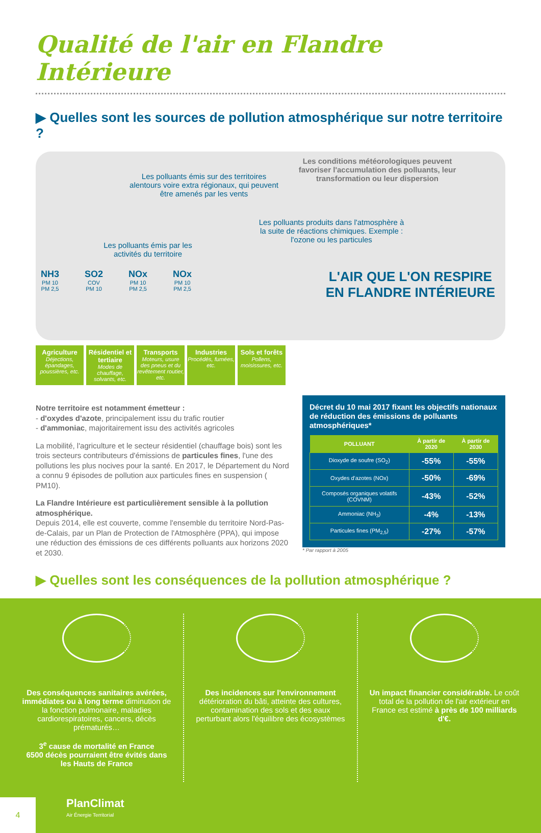Qualité de l'air en Flandre Intérieure
▶ Quelles sont les sources de pollution atmosphérique sur notre territoire ?
Les polluants émis sur des territoires alentours voire extra régionaux, qui peuvent être amenés par les vents
Les conditions météorologiques peuvent favoriser l'accumulation des polluants, leur transformation ou leur dispersion
Les polluants produits dans l'atmosphère à la suite de réactions chimiques. Exemple : l'ozone ou les particules
Les polluants émis par les activités du territoire
NH3
PM 10
PM 2,5 SO2
COV
PM 10 NOx
PM 10
PM 2,5 NOx
PM 10
PM 2,5
L'AIR QUE L'ON RESPIRE
EN FLANDRE INTÉRIEURE
Agriculture
Déjections, épandages, poussières, etc.
Résidentiel et tertiaire
Modes de chauffage, solvants, etc.
Transports
Moteurs, usure des pneus et du revêtement routier, etc.
Industries
Procédés, fumées, etc.
Sols et forêts
Pollens, moisissures, etc.
Notre territoire est notamment émetteur :
- d'oxydes d'azote, principalement issu du trafic routier
- d'ammoniac, majoritairement issu des activités agricoles
La mobilité, l'agriculture et le secteur résidentiel (chauffage bois) sont les trois secteurs contributeurs d'émissions de particules fines, l'une des pollutions les plus nocives pour la santé. En 2017, le Département du Nord a connu 9 épisodes de pollution aux particules fines en suspension ( PM10).
La Flandre Intérieure est particulièrement sensible à la pollution atmosphérique.
Depuis 2014, elle est couverte, comme l'ensemble du territoire Nord-Pas-de-Calais, par un Plan de Protection de l'Atmosphère (PPA), qui impose une réduction des émissions de ces différents polluants aux horizons 2020 et 2030.
Décret du 10 mai 2017 fixant les objectifs nationaux de réduction des émissions de polluants atmosphériques*
| POLLUANT | À partir de 2020 | À partir de 2030 |
| --- | --- | --- |
| Dioxyde de soufre (SO<sub>2</sub>) | -55% | -55% |
| Oxydes d'azotes (NOx) | -50% | -69% |
| Composés organiques volatifs (COVNM) | -43% | -52% |
| Ammoniac (NH<sub>3</sub>) | -4% | -13% |
| Particules fines (PM<sub>2,5</sub>) | -27% | -57% |
* Par rapport à 2005
▶ Quelles sont les conséquences de la pollution atmosphérique ?
Des conséquences sanitaires avérées, immédiates ou à long terme diminution de la fonction pulmonaire, maladies cardiorespiratoires, cancers, décès prématurés…
3<sup>e</sup> cause de mortalité en France
6500 décès pourraient être évités dans les Hauts de France
Des incidences sur l'environnement détérioration du bâti, atteinte des cultures, contamination des sols et des eaux perturbant alors l'équilibre des écosystèmes
Un impact financier considérable. Le coût total de la pollution de l'air extérieur en France est estimé à près de 100 milliards d'€.
4 PlanClimat
Air Énergie Territorial